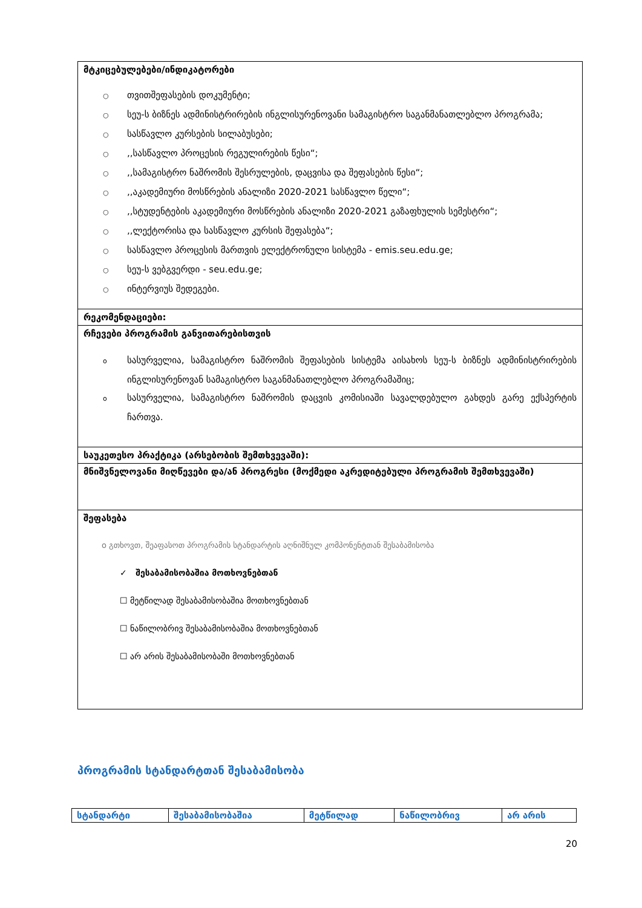| მტკიცებულებები/ინდიკატორები ○ თვითშეფასების დოკუმენტი; ○ სეუ-ს ბიზნეს ადმინისტრირების ინგლისურენოვანი სამაგისტრო საგანმანათლებლო პროგრამა; ○ სასწავლო კურსების სილაბუსები; ○ ,,სასწავლო პროცესის რეგულირების წესი“; ○ ,,სამაგისტრო ნაშრომის შესრულების, დაცვისა და შეფასების წესი“; ○ ,,აკადემიური მოსწრების ანალიზი 2020-2021 სასწავლო წელი“; ○ ,,სტუდენტების აკადემიური მოსწრების ანალიზი 2020-2021 გაზაფხულის სემესტრი“; ○ ,,ლექტორისა და სასწავლო კურსის შეფასება“; ○ სასწავლო პროცესის მართვის ელექტრონული სისტემა - emis.seu.edu.ge; ○ სეუ-ს ვებგვერდი - seu.edu.ge; ○ ინტერვიუს შედეგები. |
| რეკომენდაციები: |
| რჩევები პროგრამის განვითარებისთვის o სასურველია, სამაგისტრო ნაშრომის შეფასების სისტემა აისახოს სეუ-ს ბიზნეს ადმინისტრირების ინგლისურენოვან სამაგისტრო საგანმანათლებლო პროგრამაშიც; o სასურველია, სამაგისტრო ნაშრომის დაცვის კომისიაში სავალდებულო გახდეს გარე ექსპერტის ჩართვა. |
| საუკეთესო პრაქტიკა (არსებობის შემთხვევაში): |
| მნიშვნელოვანი მიღწევები და/ან პროგრესი (მოქმედი აკრედიტებული პროგრამის შემთხვევაში) |
| შეფასება o გთხოვთ, შეაფასოთ პროგრამის სტანდარტის აღნიშნულ კომპონენტთან შესაბამისობა ✓ შესაბამისობაშია მოთხოვნებთან ☐ მეტწილად შესაბამისობაშია მოთხოვნებთან ☐ ნაწილობრივ შესაბამისობაშია მოთხოვნებთან ☐ არ არის შესაბამისობაში მოთხოვნებთან |
პროგრამის სტანდარტთან შესაბამისობა
| სტანდარტი | შესაბამისობაშია | მეტწილად | ნაწილობრივ | არ არის |
| --- | --- | --- | --- | --- |
20